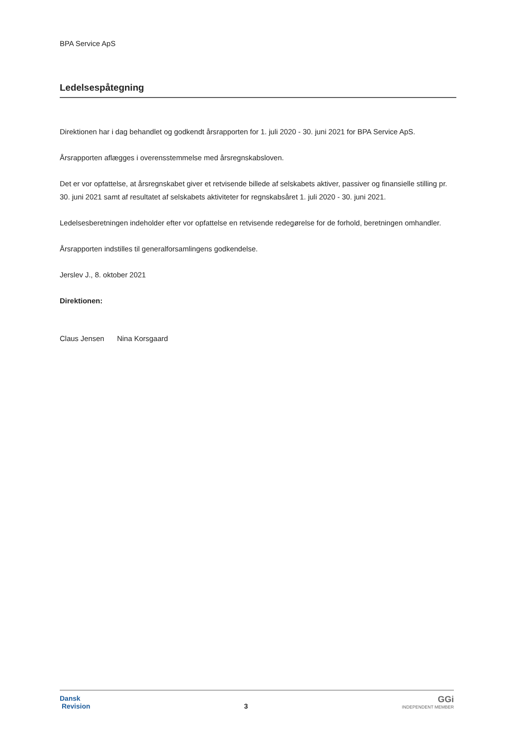BPA Service ApS
Ledelsespåtegning
Direktionen har i dag behandlet og godkendt årsrapporten for 1. juli 2020 - 30. juni 2021 for BPA Service ApS.
Årsrapporten aflægges i overensstemmelse med årsregnskabsloven.
Det er vor opfattelse, at årsregnskabet giver et retvisende billede af selskabets aktiver, passiver og finansielle stilling pr. 30. juni 2021 samt af resultatet af selskabets aktiviteter for regnskabsåret 1. juli 2020 - 30. juni 2021.
Ledelsesberetningen indeholder efter vor opfattelse en retvisende redegørelse for de forhold, beretningen omhandler.
Årsrapporten indstilles til generalforsamlingens godkendelse.
Jerslev J., 8. oktober 2021
Direktionen:
Claus Jensen Nina Korsgaard
Dansk
Revision
3
GGi
INDEPENDENT MEMBER